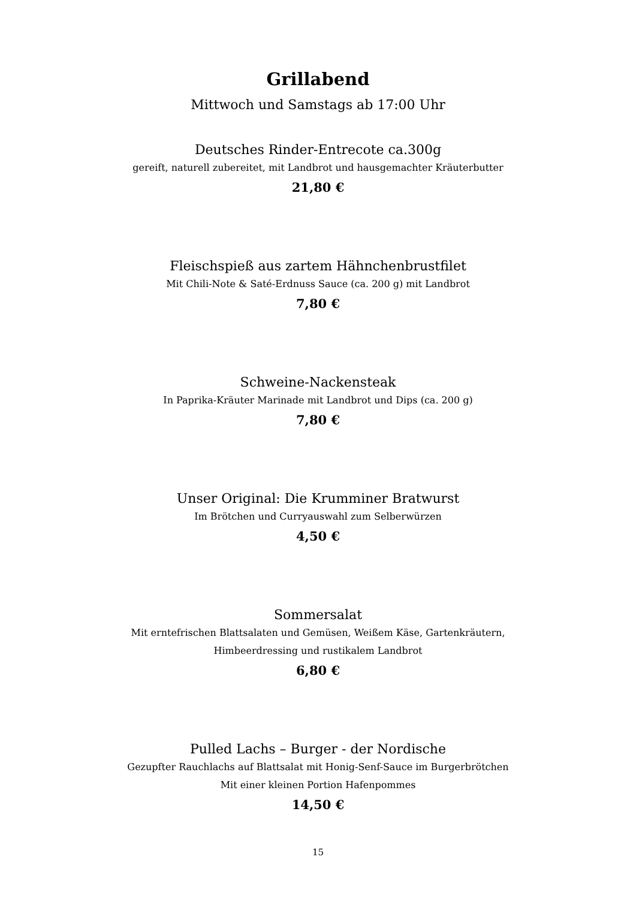Grillabend
Mittwoch und Samstags ab 17:00 Uhr
Deutsches Rinder-Entrecote ca.300g
gereift, naturell zubereitet, mit Landbrot und hausgemachter Kräuterbutter
21,80 €
Fleischspieß aus zartem Hähnchenbrustfilet
Mit Chili-Note & Saté-Erdnuss Sauce (ca. 200 g) mit Landbrot
7,80 €
Schweine-Nackensteak
In Paprika-Kräuter Marinade mit Landbrot und Dips (ca. 200 g)
7,80 €
Unser Original: Die Krumminer Bratwurst
Im Brötchen und Curryauswahl zum Selberwürzen
4,50 €
Sommersalat
Mit erntefrischen Blattsalaten und Gemüsen, Weißem Käse, Gartenkräutern,
Himbeerdressing und rustikalem Landbrot
6,80 €
Pulled Lachs – Burger - der Nordische
Gezupfter Rauchlachs auf Blattsalat mit Honig-Senf-Sauce im Burgerbrötchen
Mit einer kleinen Portion Hafenpommes
14,50 €
15